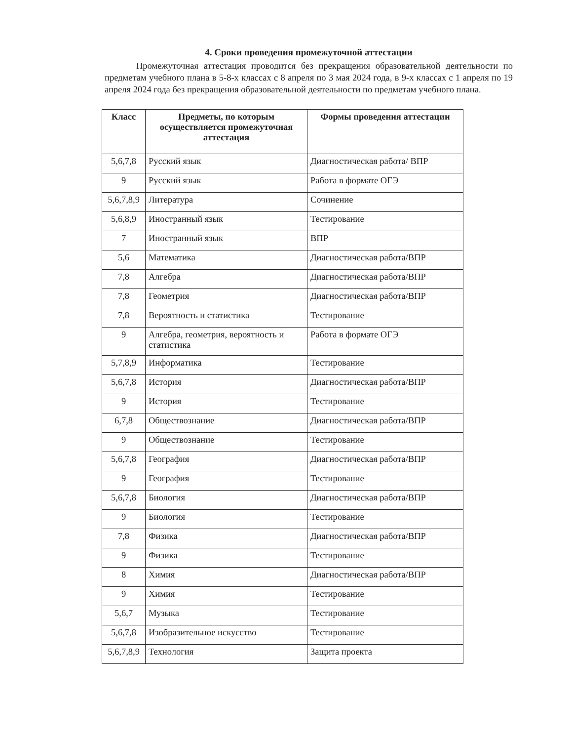4. Сроки проведения промежуточной аттестации
Промежуточная аттестация проводится без прекращения образовательной деятельности по предметам учебного плана в 5-8-х классах с 8 апреля по 3 мая 2024 года, в 9-х классах с 1 апреля по 19 апреля 2024 года без прекращения образовательной деятельности по предметам учебного плана.
| Класс | Предметы, по которым осуществляется промежуточная аттестация | Формы проведения аттестации |
| --- | --- | --- |
| 5,6,7,8 | Русский язык | Диагностическая работа/ ВПР |
| 9 | Русский язык | Работа в формате ОГЭ |
| 5,6,7,8,9 | Литература | Сочинение |
| 5,6,8,9 | Иностранный язык | Тестирование |
| 7 | Иностранный язык | ВПР |
| 5,6 | Математика | Диагностическая работа/ВПР |
| 7,8 | Алгебра | Диагностическая работа/ВПР |
| 7,8 | Геометрия | Диагностическая работа/ВПР |
| 7,8 | Вероятность и статистика | Тестирование |
| 9 | Алгебра, геометрия, вероятность и статистика | Работа в формате ОГЭ |
| 5,7,8,9 | Информатика | Тестирование |
| 5,6,7,8 | История | Диагностическая работа/ВПР |
| 9 | История | Тестирование |
| 6,7,8 | Обществознание | Диагностическая работа/ВПР |
| 9 | Обществознание | Тестирование |
| 5,6,7,8 | География | Диагностическая работа/ВПР |
| 9 | География | Тестирование |
| 5,6,7,8 | Биология | Диагностическая работа/ВПР |
| 9 | Биология | Тестирование |
| 7,8 | Физика | Диагностическая работа/ВПР |
| 9 | Физика | Тестирование |
| 8 | Химия | Диагностическая работа/ВПР |
| 9 | Химия | Тестирование |
| 5,6,7 | Музыка | Тестирование |
| 5,6,7,8 | Изобразительное искусство | Тестирование |
| 5,6,7,8,9 | Технология | Защита проекта |